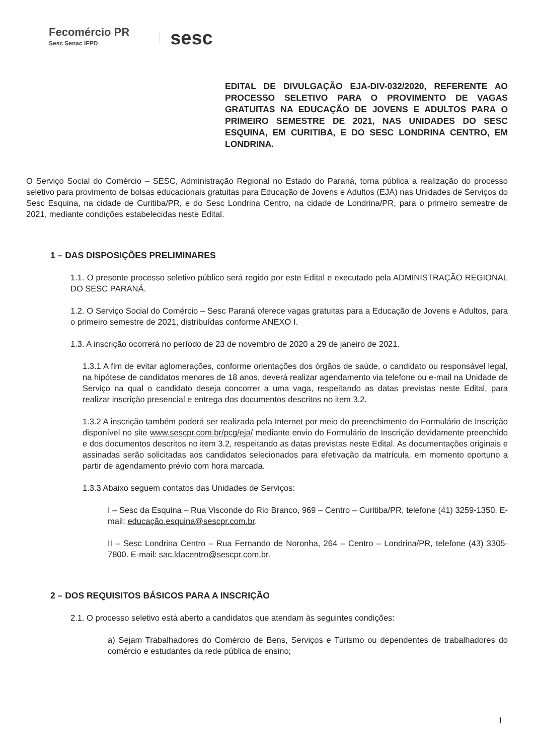Fecomércio PR
Sesc Senac IFPD
sesc
EDITAL DE DIVULGAÇÃO EJA-DIV-032/2020, REFERENTE AO PROCESSO SELETIVO PARA O PROVIMENTO DE VAGAS GRATUITAS NA EDUCAÇÃO DE JOVENS E ADULTOS PARA O PRIMEIRO SEMESTRE DE 2021, NAS UNIDADES DO SESC ESQUINA, EM CURITIBA, E DO SESC LONDRINA CENTRO, EM LONDRINA.
O Serviço Social do Comércio – SESC, Administração Regional no Estado do Paraná, torna pública a realização do processo seletivo para provimento de bolsas educacionais gratuitas para Educação de Jovens e Adultos (EJA) nas Unidades de Serviços do Sesc Esquina, na cidade de Curitiba/PR, e do Sesc Londrina Centro, na cidade de Londrina/PR, para o primeiro semestre de 2021, mediante condições estabelecidas neste Edital.
1 – DAS DISPOSIÇÕES PRELIMINARES
1.1. O presente processo seletivo público será regido por este Edital e executado pela ADMINISTRAÇÃO REGIONAL DO SESC PARANÁ.
1.2. O Serviço Social do Comércio – Sesc Paraná oferece vagas gratuitas para a Educação de Jovens e Adultos, para o primeiro semestre de 2021, distribuídas conforme ANEXO I.
1.3. A inscrição ocorrerá no período de 23 de novembro de 2020 a 29 de janeiro de 2021.
1.3.1 A fim de evitar aglomerações, conforme orientações dos órgãos de saúde, o candidato ou responsável legal, na hipótese de candidatos menores de 18 anos, deverá realizar agendamento via telefone ou e-mail na Unidade de Serviço na qual o candidato deseja concorrer a uma vaga, respeitando as datas previstas neste Edital, para realizar inscrição presencial e entrega dos documentos descritos no item 3.2.
1.3.2 A inscrição também poderá ser realizada pela Internet por meio do preenchimento do Formulário de Inscrição disponível no site www.sescpr.com.br/pcg/eja/ mediante envio do Formulário de Inscrição devidamente preenchido e dos documentos descritos no item 3.2, respeitando as datas previstas neste Edital. As documentações originais e assinadas serão solicitadas aos candidatos selecionados para efetivação da matrícula, em momento oportuno a partir de agendamento prévio com hora marcada.
1.3.3 Abaixo seguem contatos das Unidades de Serviços:
I – Sesc da Esquina – Rua Visconde do Rio Branco, 969 – Centro – Curitiba/PR, telefone (41) 3259-1350. E-mail: educação.esquina@sescpr.com.br.
II – Sesc Londrina Centro – Rua Fernando de Noronha, 264 – Centro – Londrina/PR, telefone (43) 3305-7800. E-mail: sac.ldacentro@sescpr.com.br.
2 – DOS REQUISITOS BÁSICOS PARA A INSCRIÇÃO
2.1. O processo seletivo está aberto a candidatos que atendam às seguintes condições:
a) Sejam Trabalhadores do Comércio de Bens, Serviços e Turismo ou dependentes de trabalhadores do comércio e estudantes da rede pública de ensino;
1